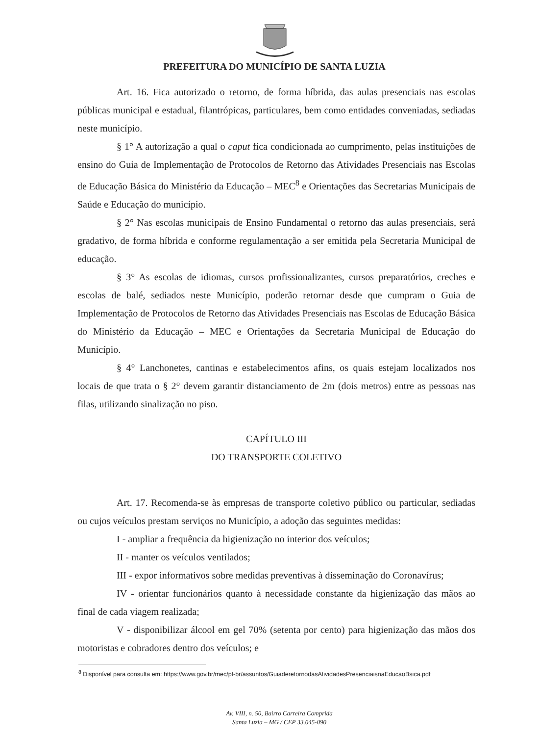PREFEITURA DO MUNICÍPIO DE SANTA LUZIA
Art. 16. Fica autorizado o retorno, de forma híbrida, das aulas presenciais nas escolas públicas municipal e estadual, filantrópicas, particulares, bem como entidades conveniadas, sediadas neste município.
§ 1° A autorização a qual o caput fica condicionada ao cumprimento, pelas instituições de ensino do Guia de Implementação de Protocolos de Retorno das Atividades Presenciais nas Escolas de Educação Básica do Ministério da Educação – MEC<sup>8</sup> e Orientações das Secretarias Municipais de Saúde e Educação do município.
§ 2° Nas escolas municipais de Ensino Fundamental o retorno das aulas presenciais, será gradativo, de forma híbrida e conforme regulamentação a ser emitida pela Secretaria Municipal de educação.
§ 3° As escolas de idiomas, cursos profissionalizantes, cursos preparatórios, creches e escolas de balé, sediados neste Município, poderão retornar desde que cumpram o Guia de Implementação de Protocolos de Retorno das Atividades Presenciais nas Escolas de Educação Básica do Ministério da Educação – MEC e Orientações da Secretaria Municipal de Educação do Município.
§ 4° Lanchonetes, cantinas e estabelecimentos afins, os quais estejam localizados nos locais de que trata o § 2° devem garantir distanciamento de 2m (dois metros) entre as pessoas nas filas, utilizando sinalização no piso.
CAPÍTULO III
DO TRANSPORTE COLETIVO
Art. 17. Recomenda-se às empresas de transporte coletivo público ou particular, sediadas ou cujos veículos prestam serviços no Município, a adoção das seguintes medidas:
I - ampliar a frequência da higienização no interior dos veículos;
II - manter os veículos ventilados;
III - expor informativos sobre medidas preventivas à disseminação do Coronavírus;
IV - orientar funcionários quanto à necessidade constante da higienização das mãos ao final de cada viagem realizada;
V - disponibilizar álcool em gel 70% (setenta por cento) para higienização das mãos dos motoristas e cobradores dentro dos veículos; e
<sup>8</sup> Disponível para consulta em: https://www.gov.br/mec/pt-br/assuntos/GuiaderetornodasAtividadesPresenciaisnaEducaoBsica.pdf
Av. VIII, n. 50, Bairro Carreira Comprida
Santa Luzia – MG / CEP 33.045-090